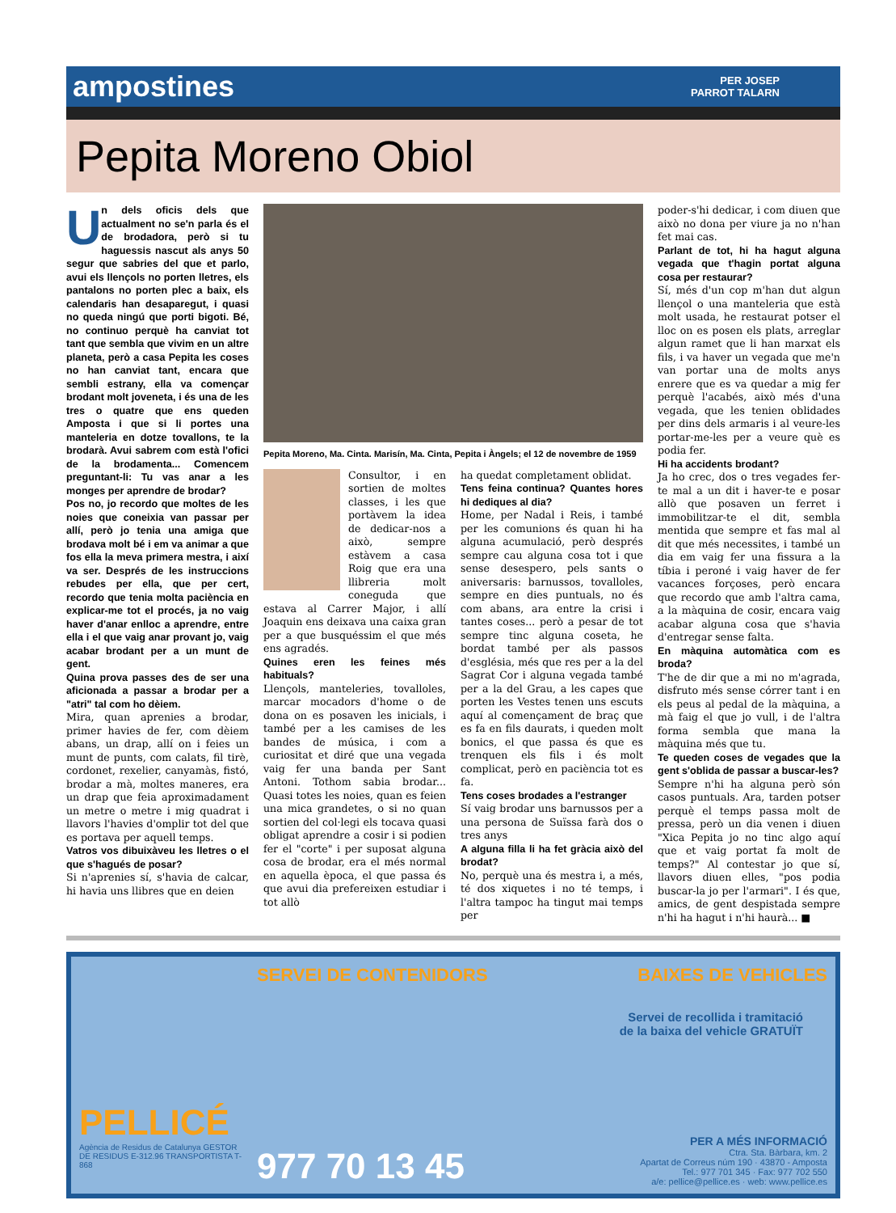ampostines PER JOSEP
PARROT TALARN
Pepita Moreno Obiol
Un dels oficis dels que actualment no se'n parla és el de brodadora, però si tu haguessis nascut als anys 50 segur que sabries del que et parlo, avui els llençols no porten lletres, els pantalons no porten plec a baix, els calendaris han desaparegut, i quasi no queda ningú que porti bigoti. Bé, no continuo perquè ha canviat tot tant que sembla que vivim en un altre planeta, però a casa Pepita les coses no han canviat tant, encara que sembli estrany, ella va començar brodant molt joveneta, i és una de les tres o quatre que ens queden Amposta i que si li portes una manteleria en dotze tovallons, te la brodarà. Avui sabrem com està l'ofici de la brodamenta... Comencem preguntant-li: Tu vas anar a les monges per aprendre de brodar?
Pos no, jo recordo que moltes de les noies que coneixia van passar per allí, però jo tenia una amiga que brodava molt bé i em va animar a que fos ella la meva primera mestra, i així va ser. Després de les instruccions rebudes per ella, que per cert, recordo que tenia molta paciència en explicar-me tot el procés, ja no vaig haver d'anar enlloc a aprendre, entre ella i el que vaig anar provant jo, vaig acabar brodant per a un munt de gent.
Quina prova passes des de ser una aficionada a passar a brodar per a "atri" tal com ho dèiem.
Mira, quan aprenies a brodar, primer havies de fer, com dèiem abans, un drap, allí on i feies un munt de punts, com calats, fil tirè, cordonet, rexelier, canyamàs, fistó, brodar a mà, moltes maneres, era un drap que feia aproximadament un metre o metre i mig quadrat i llavors l'havies d'omplir tot del que es portava per aquell temps.
Vatros vos dibuixàveu les lletres o el que s'hagués de posar?
Si n'aprenies sí, s'havia de calcar, hi havia uns llibres que en deien
Pepita Moreno, Ma. Cinta. Marisín, Ma. Cinta, Pepita i Àngels; el 12 de novembre de 1959
Consultor, i en sortien de moltes classes, i les que portàvem la idea de dedicar-nos a això, sempre estàvem a casa Roig que era una llibreria molt coneguda que estava al Carrer Major, i allí Joaquin ens deixava una caixa gran per a que busquéssim el que més ens agradés.
Quines eren les feines més habituals?
Llençols, manteleries, tovalloles, marcar mocadors d'home o de dona on es posaven les inicials, i també per a les camises de les bandes de música, i com a curiositat et diré que una vegada vaig fer una banda per Sant Antoni. Tothom sabia brodar... Quasi totes les noies, quan es feien una mica grandetes, o si no quan sortien del col·legi els tocava quasi obligat aprendre a cosir i si podien fer el "corte" i per suposat alguna cosa de brodar, era el més normal en aquella època, el que passa és que avui dia prefereixen estudiar i tot allò
ha quedat completament oblidat.
Tens feina continua? Quantes hores hi dediques al dia?
Home, per Nadal i Reis, i també per les comunions és quan hi ha alguna acumulació, però després sempre cau alguna cosa tot i que sense desespero, pels sants o aniversaris: barnussos, tovalloles, sempre en dies puntuals, no és com abans, ara entre la crisi i tantes coses... però a pesar de tot sempre tinc alguna coseta, he bordat també per als passos d'església, més que res per a la del Sagrat Cor i alguna vegada també per a la del Grau, a les capes que porten les Vestes tenen uns escuts aquí al començament de braç que es fa en fils daurats, i queden molt bonics, el que passa és que es trenquen els fils i és molt complicat, però en paciència tot es fa.
Tens coses brodades a l'estranger
Sí vaig brodar uns barnussos per a una persona de Suïssa farà dos o tres anys
A alguna filla li ha fet gràcia això del brodat?
No, perquè una és mestra i, a més, té dos xiquetes i no té temps, i l'altra tampoc ha tingut mai temps per
poder-s'hi dedicar, i com diuen que això no dona per viure ja no n'han fet mai cas.
Parlant de tot, hi ha hagut alguna vegada que t'hagin portat alguna cosa per restaurar?
Sí, més d'un cop m'han dut algun llençol o una manteleria que està molt usada, he restaurat potser el lloc on es posen els plats, arreglar algun ramet que li han marxat els fils, i va haver un vegada que me'n van portar una de molts anys enrere que es va quedar a mig fer perquè l'acabés, això més d'una vegada, que les tenien oblidades per dins dels armaris i al veure-les portar-me-les per a veure què es podia fer.
Hi ha accidents brodant?
Ja ho crec, dos o tres vegades fer-te mal a un dit i haver-te e posar allò que posaven un ferret i immobilitzar-te el dit, sembla mentida que sempre et fas mal al dit que més necessites, i també un dia em vaig fer una fissura a la tíbia i peroné i vaig haver de fer vacances forçoses, però encara que recordo que amb l'altra cama, a la màquina de cosir, encara vaig acabar alguna cosa que s'havia d'entregar sense falta.
En màquina automàtica com es broda?
T'he de dir que a mi no m'agrada, disfruto més sense córrer tant i en els peus al pedal de la màquina, a mà faig el que jo vull, i de l'altra forma sembla que mana la màquina més que tu.
Te queden coses de vegades que la gent s'oblida de passar a buscar-les?
Sempre n'hi ha alguna però són casos puntuals. Ara, tarden potser perquè el temps passa molt de pressa, però un dia venen i diuen "Xica Pepita jo no tinc algo aquí que et vaig portat fa molt de temps?" Al contestar jo que sí, llavors diuen elles, "pos podia buscar-la jo per l'armari". I és que, amics, de gent despistada sempre n'hi ha hagut i n'hi haurà... ■
PELLICÉ
Agència de Residus de Catalunya GESTOR DE RESIDUS E-312.96 TRANSPORTISTA T-868
SERVEI DE CONTENIDORS BAIXES DE VEHICLES
Servei de recollida i tramitació
de la baixa del vehicle GRATUÏT
977 70 13 45 PER A MÉS INFORMACIÓ
Ctra. Sta. Bàrbara, km. 2
Apartat de Correus núm 190 · 43870 - Amposta
Tel.: 977 701 345 · Fax: 977 702 550
a/e: pellice@pellice.es · web: www.pellice.es